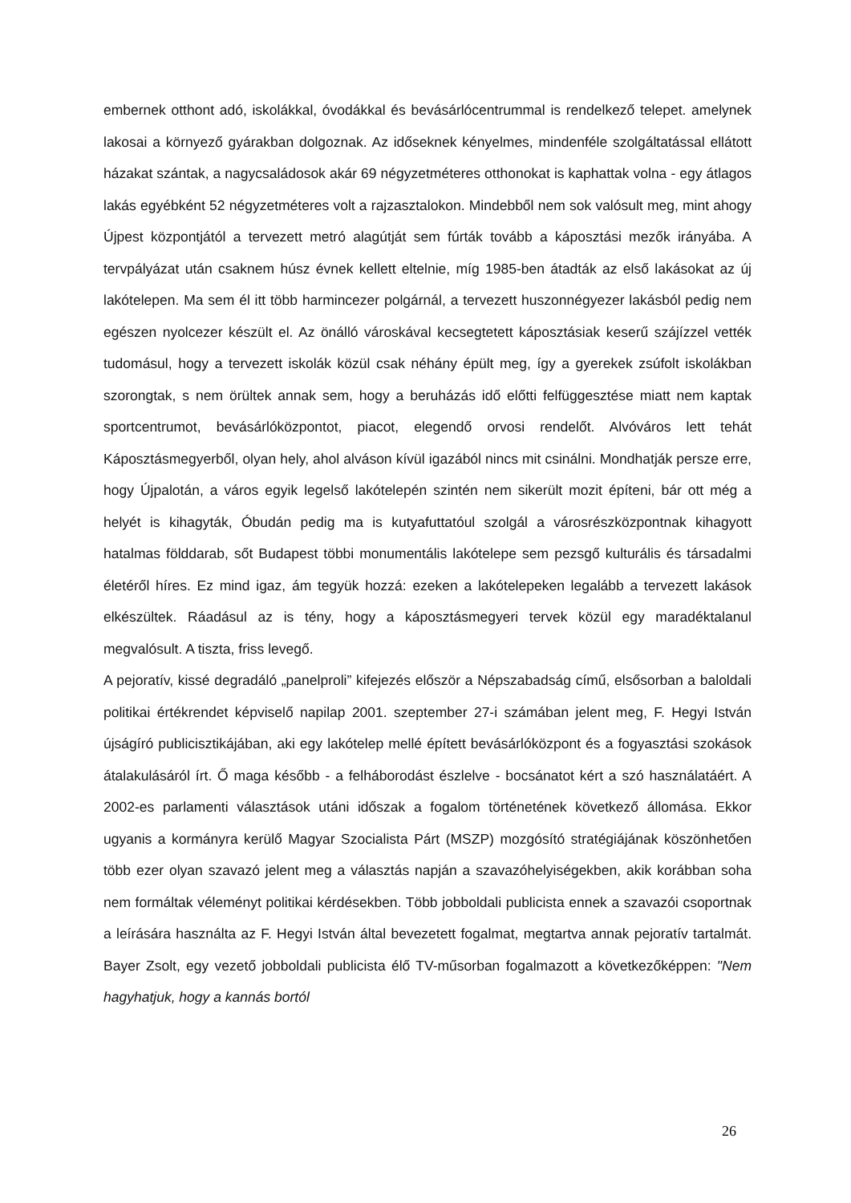embernek otthont adó, iskolákkal, óvodákkal és bevásárlócentrummal is rendelkező telepet. amelynek lakosai a környező gyárakban dolgoznak. Az időseknek kényelmes, mindenféle szolgáltatással ellátott házakat szántak, a nagycsaládosok akár 69 négyzetméteres otthonokat is kaphattak volna - egy átlagos lakás egyébként 52 négyzetméteres volt a rajzasztalokon. Mindebből nem sok valósult meg, mint ahogy Újpest központjától a tervezett metró alagútját sem fúrták tovább a káposztási mezők irányába. A tervpályázat után csaknem húsz évnek kellett eltelnie, míg 1985-ben átadták az első lakásokat az új lakótelepen. Ma sem él itt több harmincezer polgárnál, a tervezett huszonnégyezer lakásból pedig nem egészen nyolcezer készült el. Az önálló városkával kecsegtetett káposztásiak keserű szájízzel vették tudomásul, hogy a tervezett iskolák közül csak néhány épült meg, így a gyerekek zsúfolt iskolákban szorongtak, s nem örültek annak sem, hogy a beruházás idő előtti felfüggesztése miatt nem kaptak sportcentrumot, bevásárlóközpontot, piacot, elegendő orvosi rendelőt. Alvóváros lett tehát Káposztásmegyerből, olyan hely, ahol alváson kívül igazából nincs mit csinálni. Mondhatják persze erre, hogy Újpalotán, a város egyik legelső lakótelepén szintén nem sikerült mozit építeni, bár ott még a helyét is kihagyták, Óbudán pedig ma is kutyafuttatóul szolgál a városrészközpontnak kihagyott hatalmas földdarab, sőt Budapest többi monumentális lakótelepe sem pezsgő kulturális és társadalmi életéről híres. Ez mind igaz, ám tegyük hozzá: ezeken a lakótelepeken legalább a tervezett lakások elkészültek. Ráadásul az is tény, hogy a káposztásmegyeri tervek közül egy maradéktalanul megvalósult. A tiszta, friss levegő.
A pejoratív, kissé degradáló „panelproli” kifejezés először a Népszabadság című, elsősorban a baloldali politikai értékrendet képviselő napilap 2001. szeptember 27-i számában jelent meg, F. Hegyi István újságíró publicisztikájában, aki egy lakótelep mellé épített bevásárlóközpont és a fogyasztási szokások átalakulásáról írt. Ő maga később - a felháborodást észlelve - bocsánatot kért a szó használatáért. A 2002-es parlamenti választások utáni időszak a fogalom történetének következő állomása. Ekkor ugyanis a kormányra kerülő Magyar Szocialista Párt (MSZP) mozgósító stratégiájának köszönhetően több ezer olyan szavazó jelent meg a választás napján a szavazóhelyiségekben, akik korábban soha nem formáltak véleményt politikai kérdésekben. Több jobboldali publicista ennek a szavazói csoportnak a leírására használta az F. Hegyi István által bevezetett fogalmat, megtartva annak pejoratív tartalmát. Bayer Zsolt, egy vezető jobboldali publicista élő TV-műsorban fogalmazott a következőképpen: "Nem hagyhatjuk, hogy a kannás bortól
26